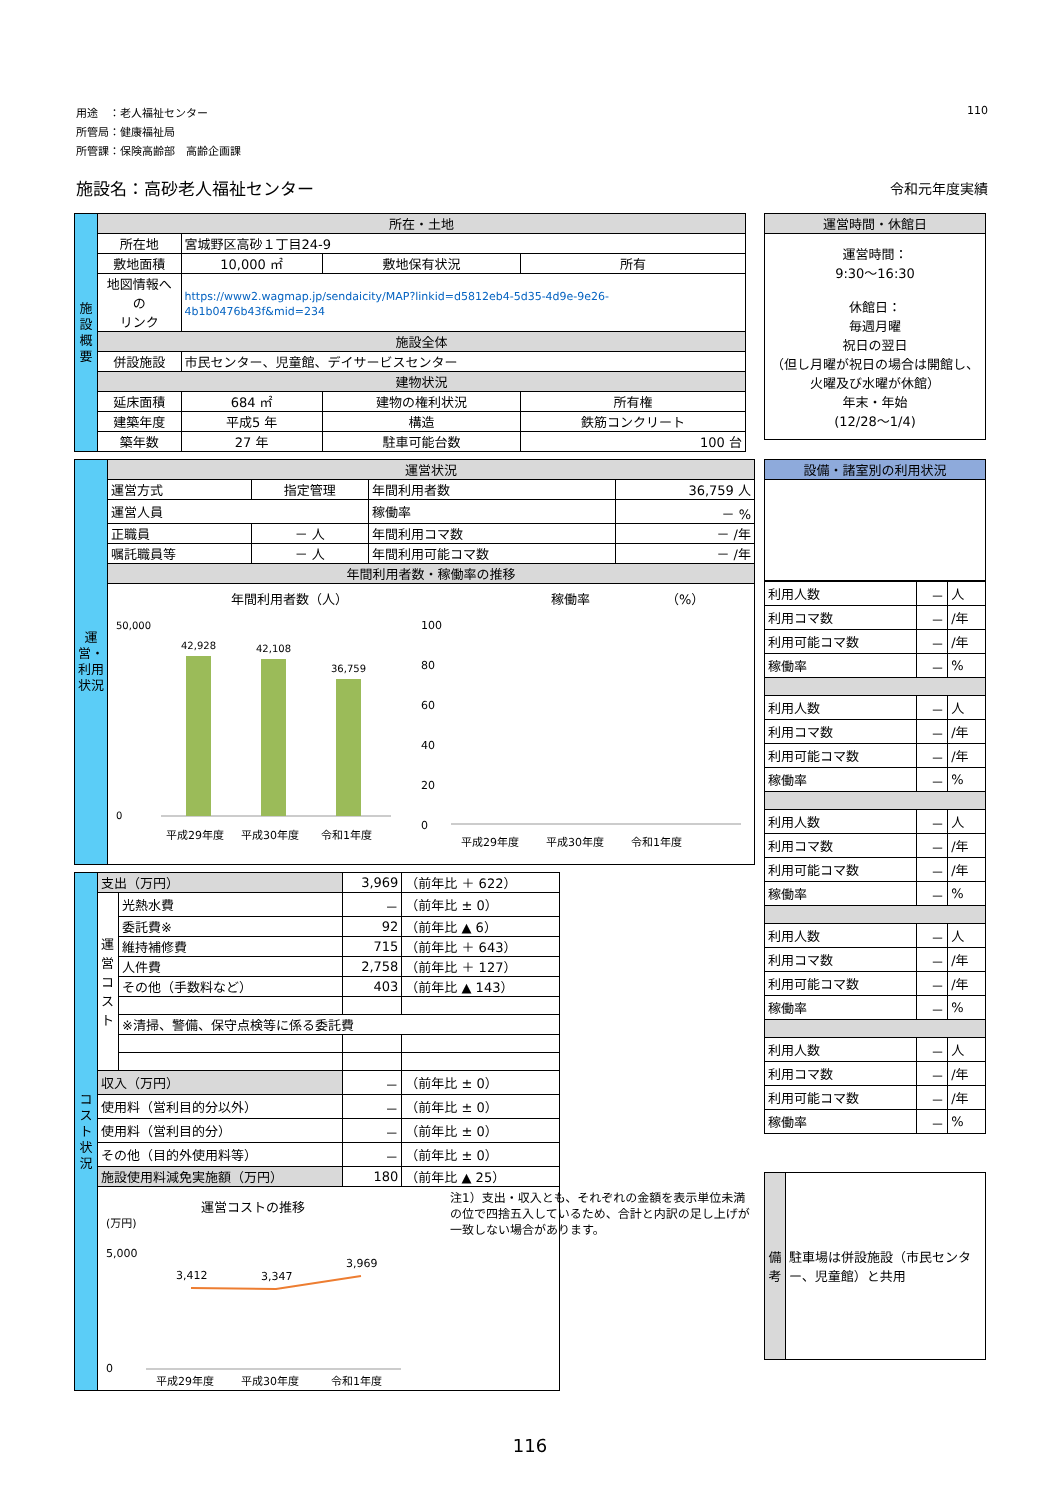用途　：老人福祉センター
所管局：健康福祉局
所管課：保険高齢部　高齢企画課
110
施設名：高砂老人福祉センター 令和元年度実績
| 施設概要 | 所在・土地 | | | |
| | 所在地 | 宮城野区高砂１丁目24-9 | | |
| | 敷地面積 | 10,000 ㎡ | 敷地保有状況 | 所有 |
| | 地図情報への リンク | https://www2.wagmap.jp/sendaicity/MAP?linkid=d5812eb4-5d35-4d9e-9e26-4b1b0476b43f&mid=234 | | |
| | 施設全体 | | | |
| | 併設施設 | 市民センター、児童館、デイサービスセンター | | |
| | 建物状況 | | | |
| | 延床面積 | 684 ㎡ | 建物の権利状況 | 所有権 |
| | 建築年度 | 平成5 年 | 構造 | 鉄筋コンクリート |
| | 築年数 | 27 年 | 駐車可能台数 | 100 台 |
| 運営時間・休館日 |
| --- |
| 運営時間： 9:30～16:30 休館日： 毎週月曜 祝日の翌日 （但し月曜が祝日の場合は開館し、火曜及び水曜が休館） 年末・年始 (12/28～1/4) |
| 運営・利用状況 | 運営状況 | | | |
| | 運営方式 | 指定管理 | 年間利用者数 | 36,759 人 |
| | 運営人員 | | 稼働率 | － % |
| | 正職員 | － 人 | 年間利用コマ数 | － /年 |
| | 嘱託職員等 | － 人 | 年間利用可能コマ数 | － /年 |
| | 年間利用者数・稼働率の推移 | | | |
| | 年間利用者数（人） 50,000 0 42,928 42,108 36,759 平成29年度 平成30年度 令和1年度 稼働率 （%） 100 80 60 40 20 0 平成29年度 平成30年度 令和1年度 | | | |
| 設備・諸室別の利用状況 |
| --- |
| 利用人数 | － | 人 |
| 利用コマ数 | － | /年 |
| 利用可能コマ数 | － | /年 |
| 稼働率 | － | % |
| 利用人数 | － | 人 |
| 利用コマ数 | － | /年 |
| 利用可能コマ数 | － | /年 |
| 稼働率 | － | % |
| 利用人数 | － | 人 |
| 利用コマ数 | － | /年 |
| 利用可能コマ数 | － | /年 |
| 稼働率 | － | % |
| 利用人数 | － | 人 |
| 利用コマ数 | － | /年 |
| 利用可能コマ数 | － | /年 |
| 稼働率 | － | % |
| 利用人数 | － | 人 |
| 利用コマ数 | － | /年 |
| 利用可能コマ数 | － | /年 |
| 稼働率 | － | % |
| コスト状況 | 支出（万円） | | 3,969 | （前年比 ＋ 622） |
| | 運営コスト | 光熱水費 | － | （前年比 ± 0） |
| | | 委託費※ | 92 | （前年比 ▲ 6） |
| | | 維持補修費 | 715 | （前年比 ＋ 643） |
| | | 人件費 | 2,758 | （前年比 ＋ 127） |
| | | その他（手数料など） | 403 | （前年比 ▲ 143） |
| | | ※清掃、警備、保守点検等に係る委託費 | | |
| | 収入（万円） | | － | （前年比 ± 0） |
| | 使用料（営利目的分以外） | | － | （前年比 ± 0） |
| | 使用料（営利目的分） | | － | （前年比 ± 0） |
| | その他（目的外使用料等） | | － | （前年比 ± 0） |
| | 施設使用料減免実施額（万円） | | 180 | （前年比 ▲ 25） |
| | (万円) 運営コストの推移 5,000 0 3,412 3,347 3,969 平成29年度 平成30年度 令和1年度 | | | |
注1）支出・収入とも、それぞれの金額を表示単位未満の位で四捨五入しているため、合計と内訳の足し上げが一致しない場合があります。
| 備考 | 駐車場は併設施設（市民センター、児童館）と共用 |
116